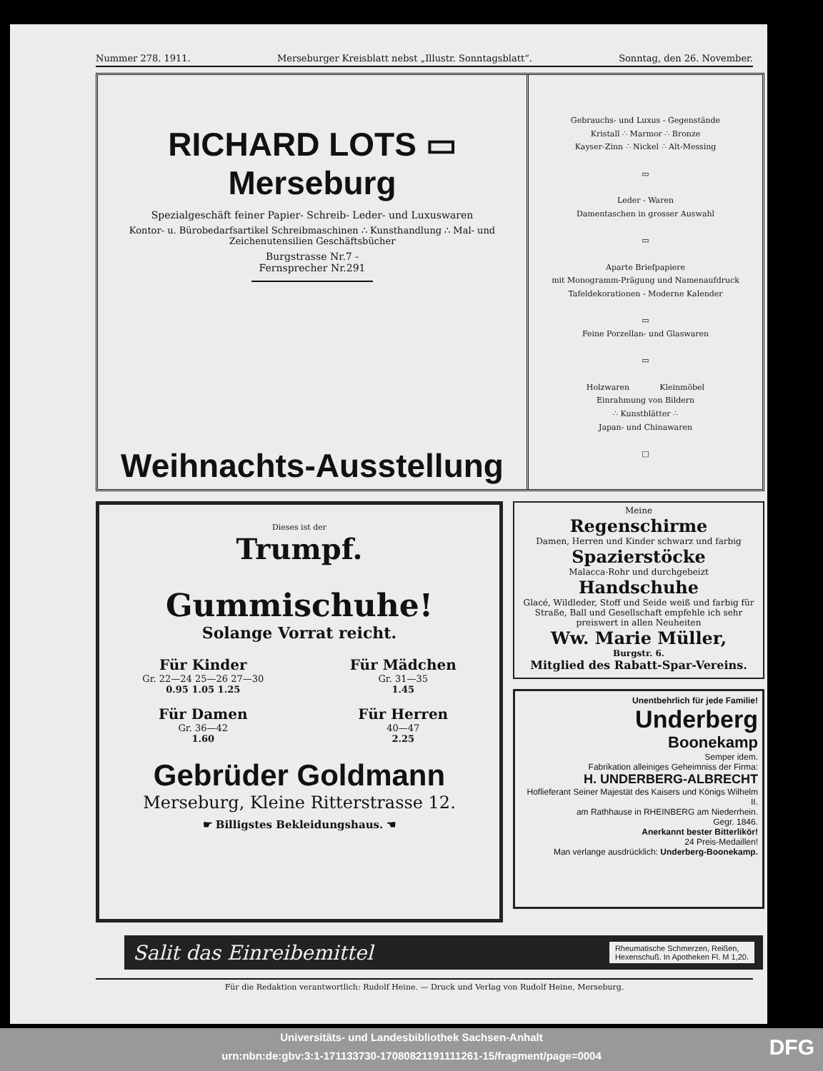Nummer 278. 1911. Merseburger Kreisblatt nebst „Illustr. Sonntagsblatt“. Sonntag, den 26. November.
RICHARD LOTS ▭ Merseburg
Spezialgeschäft feiner Papier- Schreib- Leder- und Luxuswaren
Kontor- u. Bürobedarfsartikel Schreibmaschinen ∴ Kunsthandlung ∴ Mal- und Zeichenutensilien Geschäftsbücher
Burgstrasse Nr.7 - Fernsprecher Nr.291
Weihnachts-Ausstellung
Gebrauchs- und Luxus - Gegenstände
Kristall ∴ Marmor ∴ Bronze
Kayser-Zinn ∴ Nickel ∴ Alt-Messing
▭
Leder - Waren
Damentaschen in grosser Auswahl
▭
Aparte Briefpapiere
mit Monogramm-Prägung und Namenaufdruck
Tafeldekorationen - Moderne Kalender
▭
Feine Porzellan- und Glaswaren
▭
Holzwaren Kleinmöbel
Einrahmung von Bildern
∴ Kunstblätter ∴
Japan- und Chinawaren
□
Dieses ist der
Trumpf.
Gummischuhe!
Solange Vorrat reicht.
Für Kinder
Gr. 22—24 25—26 27—30
0.95 1.05 1.25
Für Damen
Gr. 36—42
1.60
Für Mädchen
Gr. 31—35
1.45
Für Herren
40—47
2.25
Gebrüder Goldmann
Merseburg, Kleine Ritterstrasse 12.
☛ Billigstes Bekleidungshaus. ☚
Meine
Regenschirme
Damen, Herren und Kinder schwarz und farbig
Spazierstöcke
Malacca-Rohr und durchgebeizt
Handschuhe
Glacé, Wildleder, Stoff und Seide weiß und farbig für Straße, Ball und Gesellschaft empfehle ich sehr preiswert in allen Neuheiten
Ww. Marie Müller,
Burgstr. 6.
Mitglied des Rabatt-Spar-Vereins.
Unentbehrlich für jede Familie!
Underberg
Boonekamp
Semper idem.
Fabrikation alleiniges Geheimniss der Firma:
H. UNDERBERG-ALBRECHT
Hoflieferant Seiner Majestät des Kaisers und Königs Wilhelm II.
am Rathhause in RHEINBERG am Niederrhein.
Gegr. 1846.
Anerkannt bester Bitterlikör!
24 Preis-Medaillen!
Man verlange ausdrücklich: Underberg-Boonekamp.
Salit das Einreibemittel
Rheumatische Schmerzen, Reißen,
Hexenschuß. In Apotheken Fl. M 1,20.
Für die Redaktion verantwortlich: Rudolf Heine. — Druck und Verlag von Rudolf Heine, Merseburg.
Universitäts- und Landesbibliothek Sachsen-Anhalt
urn:nbn:de:gbv:3:1-171133730-17080821191111261-15/fragment/page=0004
DFG